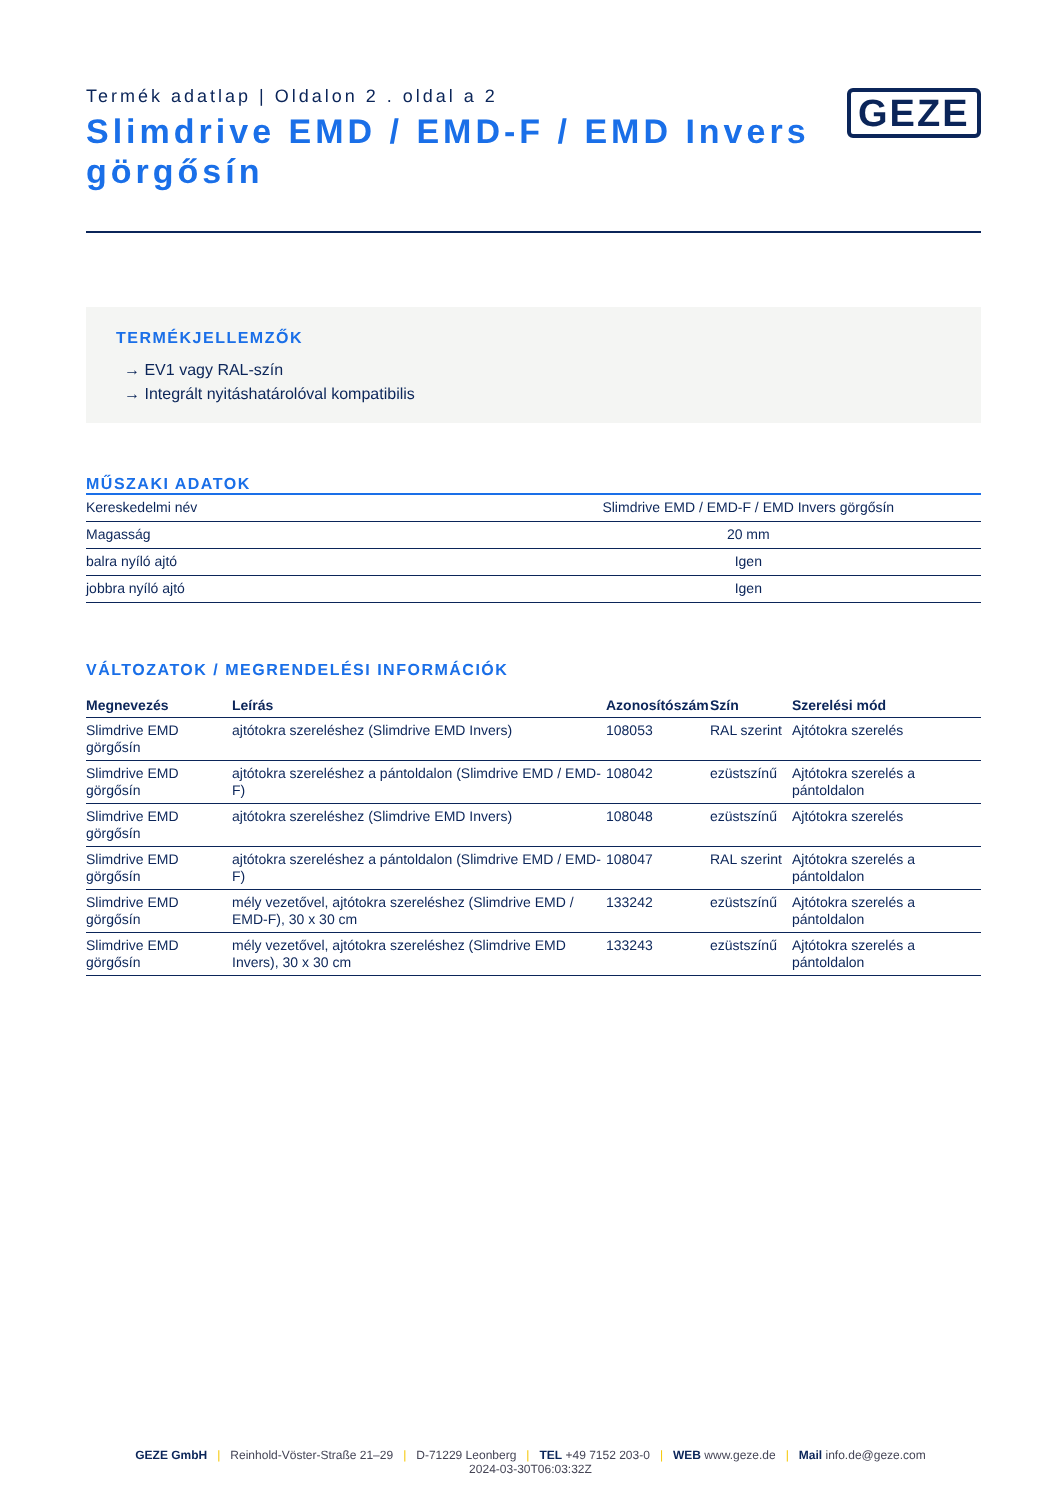Termék adatlap | Oldalon 2 . oldal a 2
Slimdrive EMD / EMD-F / EMD Invers görgősín
GEZE
TERMÉKJELLEMZŐK
→ EV1 vagy RAL-szín
→ Integrált nyitáshatárolóval kompatibilis
MŰSZAKI ADATOK
| Kereskedelmi név | Slimdrive EMD / EMD-F / EMD Invers görgősín |
| Magasság | 20 mm |
| balra nyíló ajtó | Igen |
| jobbra nyíló ajtó | Igen |
VÁLTOZATOK / MEGRENDELÉSI INFORMÁCIÓK
| Megnevezés | Leírás | Azonosítószám | Szín | Szerelési mód |
| --- | --- | --- | --- | --- |
| Slimdrive EMD görgősín | ajtótokra szereléshez (Slimdrive EMD Invers) | 108053 | RAL szerint | Ajtótokra szerelés |
| Slimdrive EMD görgősín | ajtótokra szereléshez a pántoldalon (Slimdrive EMD / EMD-F) | 108042 | ezüstszínű | Ajtótokra szerelés a pántoldalon |
| Slimdrive EMD görgősín | ajtótokra szereléshez (Slimdrive EMD Invers) | 108048 | ezüstszínű | Ajtótokra szerelés |
| Slimdrive EMD görgősín | ajtótokra szereléshez a pántoldalon (Slimdrive EMD / EMD-F) | 108047 | RAL szerint | Ajtótokra szerelés a pántoldalon |
| Slimdrive EMD görgősín | mély vezetővel, ajtótokra szereléshez (Slimdrive EMD / EMD-F), 30 x 30 cm | 133242 | ezüstszínű | Ajtótokra szerelés a pántoldalon |
| Slimdrive EMD görgősín | mély vezetővel, ajtótokra szereléshez (Slimdrive EMD Invers), 30 x 30 cm | 133243 | ezüstszínű | Ajtótokra szerelés a pántoldalon |
GEZE GmbH | Reinhold-Vöster-Straße 21–29 | D-71229 Leonberg | TEL +49 7152 203-0 | WEB www.geze.de | Mail info.de@geze.com
2024-03-30T06:03:32Z